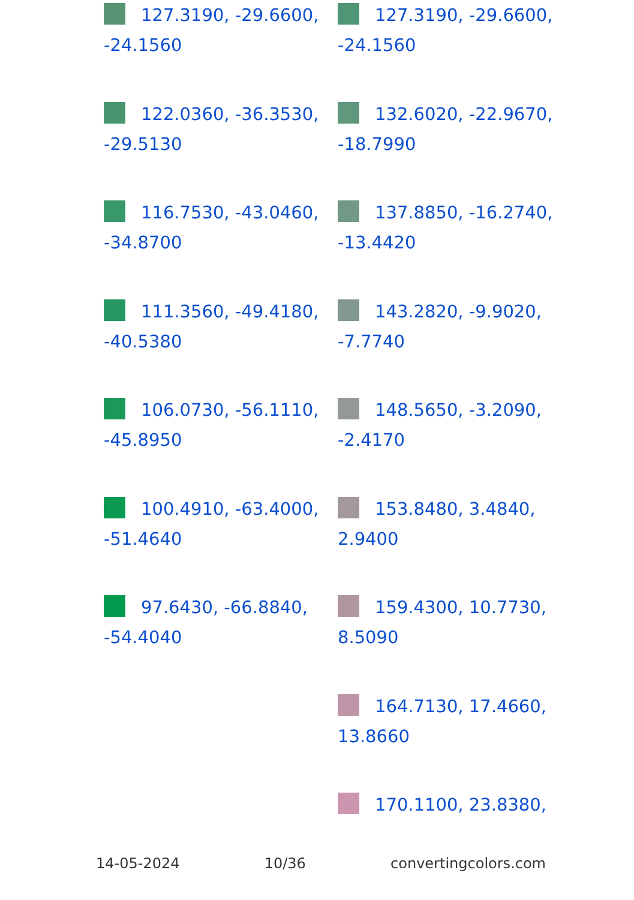127.3190, -29.6600, -24.1560
122.0360, -36.3530, -29.5130
116.7530, -43.0460, -34.8700
111.3560, -49.4180, -40.5380
106.0730, -56.1110, -45.8950
100.4910, -63.4000, -51.4640
97.6430, -66.8840, -54.4040
127.3190, -29.6600, -24.1560
132.6020, -22.9670, -18.7990
137.8850, -16.2740, -13.4420
143.2820, -9.9020, -7.7740
148.5650, -3.2090, -2.4170
153.8480, 3.4840, 2.9400
159.4300, 10.7730, 8.5090
164.7130, 17.4660, 13.8660
170.1100, 23.8380,
14-05-2024 10/36 convertingcolors.com